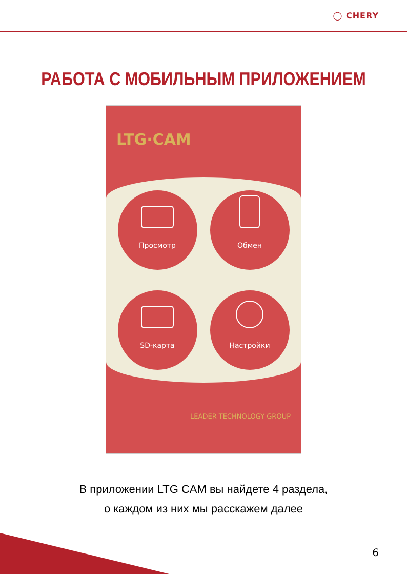◯ CHERY
РАБОТА С МОБИЛЬНЫМ ПРИЛОЖЕНИЕМ
LTG·CAM
Просмотр
Обмен
SD-карта
Настройки
LEADER TECHNOLOGY GROUP
В приложении LTG CAM вы найдете 4 раздела,
о каждом из них мы расскажем далее
6